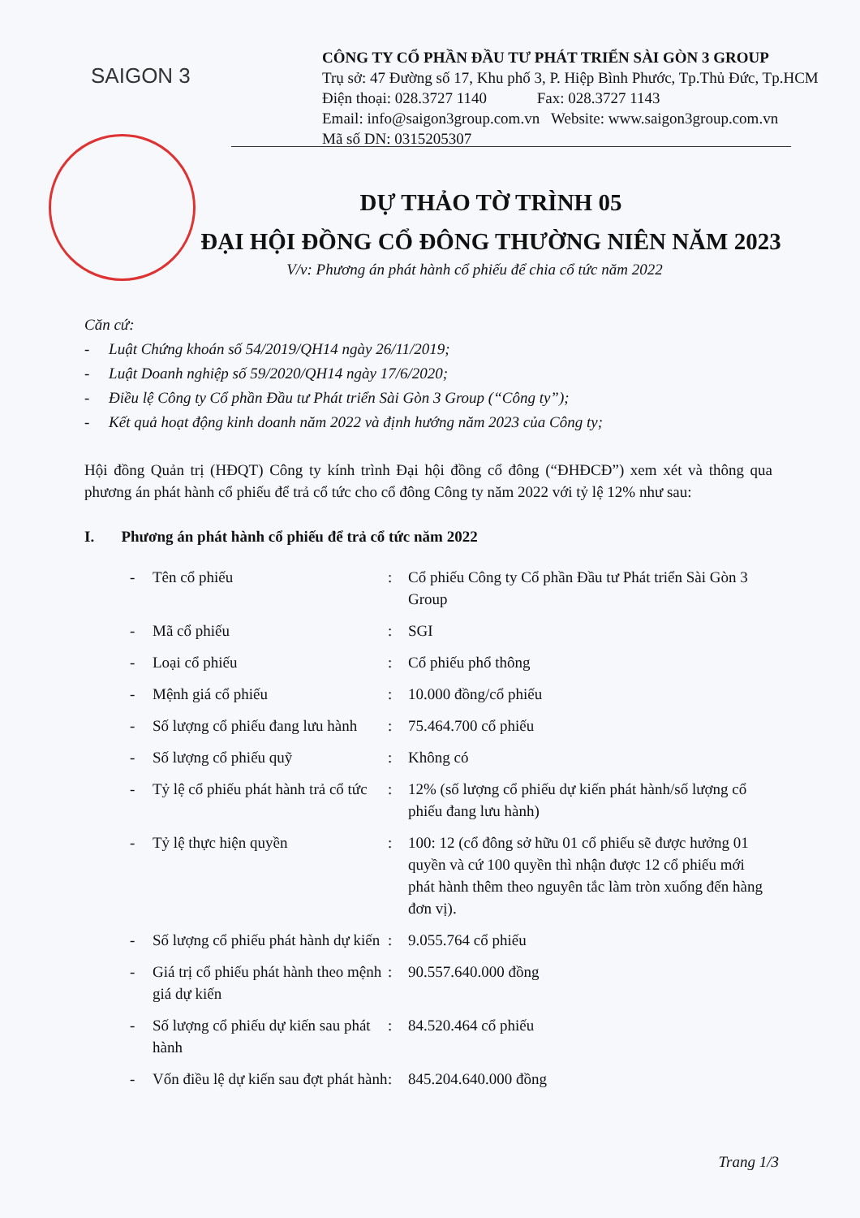SAIGON 3
CÔNG TY CỔ PHẦN ĐẦU TƯ PHÁT TRIỂN SÀI GÒN 3 GROUP
Trụ sở: 47 Đường số 17, Khu phố 3, P. Hiệp Bình Phước, Tp.Thủ Đức, Tp.HCM
Điện thoại: 028.3727 1140 Fax: 028.3727 1143
Email: info@saigon3group.com.vn Website: www.saigon3group.com.vn
Mã số DN: 0315205307
DỰ THẢO TỜ TRÌNH 05
ĐẠI HỘI ĐỒNG CỔ ĐÔNG THƯỜNG NIÊN NĂM 2023
V/v: Phương án phát hành cổ phiếu để chia cổ tức năm 2022
Căn cứ:
- Luật Chứng khoán số 54/2019/QH14 ngày 26/11/2019;
- Luật Doanh nghiệp số 59/2020/QH14 ngày 17/6/2020;
- Điều lệ Công ty Cổ phần Đầu tư Phát triển Sài Gòn 3 Group (“Công ty”);
- Kết quả hoạt động kinh doanh năm 2022 và định hướng năm 2023 của Công ty;
Hội đồng Quản trị (HĐQT) Công ty kính trình Đại hội đồng cổ đông (“ĐHĐCĐ”) xem xét và thông qua phương án phát hành cổ phiếu để trả cổ tức cho cổ đông Công ty năm 2022 với tỷ lệ 12% như sau:
I. Phương án phát hành cổ phiếu để trả cổ tức năm 2022
| - | Tên cổ phiếu | : | Cổ phiếu Công ty Cổ phần Đầu tư Phát triển Sài Gòn 3 Group |
| - | Mã cổ phiếu | : | SGI |
| - | Loại cổ phiếu | : | Cổ phiếu phổ thông |
| - | Mệnh giá cổ phiếu | : | 10.000 đồng/cổ phiếu |
| - | Số lượng cổ phiếu đang lưu hành | : | 75.464.700 cổ phiếu |
| - | Số lượng cổ phiếu quỹ | : | Không có |
| - | Tỷ lệ cổ phiếu phát hành trả cổ tức | : | 12% (số lượng cổ phiếu dự kiến phát hành/số lượng cổ phiếu đang lưu hành) |
| - | Tỷ lệ thực hiện quyền | : | 100: 12 (cổ đông sở hữu 01 cổ phiếu sẽ được hưởng 01 quyền và cứ 100 quyền thì nhận được 12 cổ phiếu mới phát hành thêm theo nguyên tắc làm tròn xuống đến hàng đơn vị). |
| - | Số lượng cổ phiếu phát hành dự kiến | : | 9.055.764 cổ phiếu |
| - | Giá trị cổ phiếu phát hành theo mệnh giá dự kiến | : | 90.557.640.000 đồng |
| - | Số lượng cổ phiếu dự kiến sau phát hành | : | 84.520.464 cổ phiếu |
| - | Vốn điều lệ dự kiến sau đợt phát hành | : | 845.204.640.000 đồng |
Trang 1/3